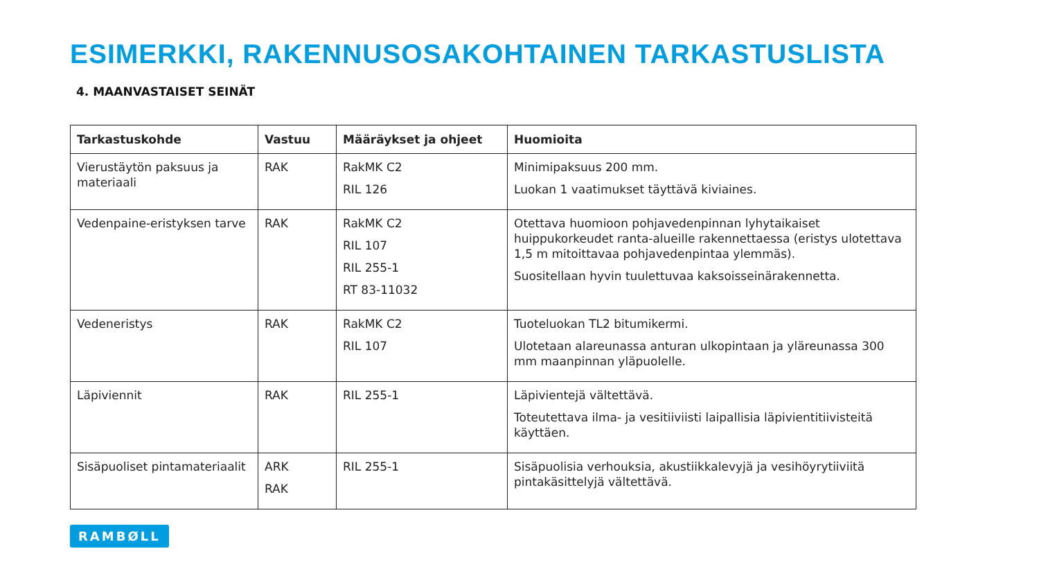ESIMERKKI, RAKENNUSOSAKOHTAINEN TARKASTUSLISTA
4. MAANVASTAISET SEINÄT
| Tarkastuskohde | Vastuu | Määräykset ja ohjeet | Huomioita |
| --- | --- | --- | --- |
| Vierustäytön paksuus ja materiaali | RAK | RakMK C2 RIL 126 | Minimipaksuus 200 mm. Luokan 1 vaatimukset täyttävä kiviaines. |
| Vedenpaine-eristyksen tarve | RAK | RakMK C2 RIL 107 RIL 255-1 RT 83-11032 | Otettava huomioon pohjavedenpinnan lyhytaikaiset huippukorkeudet ranta-alueille rakennettaessa (eristys ulotettava 1,5 m mitoittavaa pohjavedenpintaa ylemmäs). Suositellaan hyvin tuulettuvaa kaksoisseinärakennetta. |
| Vedeneristys | RAK | RakMK C2 RIL 107 | Tuoteluokan TL2 bitumikermi. Ulotetaan alareunassa anturan ulkopintaan ja yläreunassa 300 mm maanpinnan yläpuolelle. |
| Läpiviennit | RAK | RIL 255-1 | Läpivientejä vältettävä. Toteutettava ilma- ja vesitiiviisti laipallisia läpivientitiivisteitä käyttäen. |
| Sisäpuoliset pintamateriaalit | ARK RAK | RIL 255-1 | Sisäpuolisia verhouksia, akustiikkalevyjä ja vesihöyrytiiviitä pintakäsittelyjä vältettävä. |
RAMBØLL